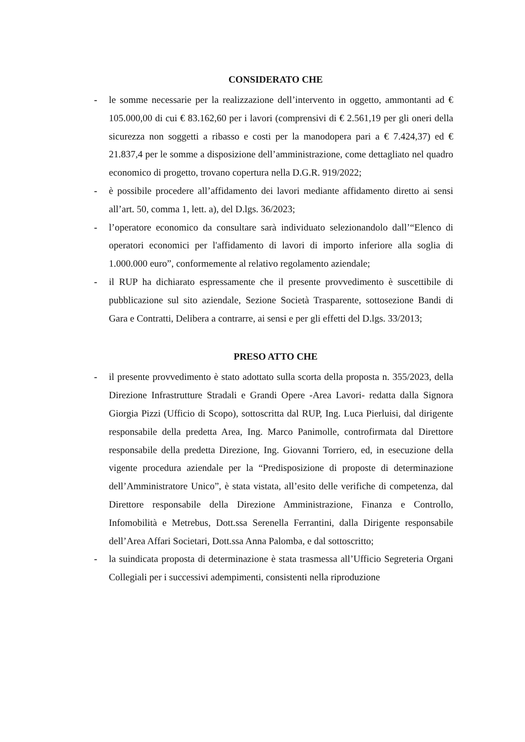CONSIDERATO CHE
- le somme necessarie per la realizzazione dell’intervento in oggetto, ammontanti ad € 105.000,00 di cui € 83.162,60 per i lavori (comprensivi di € 2.561,19 per gli oneri della sicurezza non soggetti a ribasso e costi per la manodopera pari a € 7.424,37) ed € 21.837,4 per le somme a disposizione dell’amministrazione, come dettagliato nel quadro economico di progetto, trovano copertura nella D.G.R. 919/2022;
- è possibile procedere all’affidamento dei lavori mediante affidamento diretto ai sensi all’art. 50, comma 1, lett. a), del D.lgs. 36/2023;
- l’operatore economico da consultare sarà individuato selezionandolo dall’“Elenco di operatori economici per l'affidamento di lavori di importo inferiore alla soglia di 1.000.000 euro”, conformemente al relativo regolamento aziendale;
- il RUP ha dichiarato espressamente che il presente provvedimento è suscettibile di pubblicazione sul sito aziendale, Sezione Società Trasparente, sottosezione Bandi di Gara e Contratti, Delibera a contrarre, ai sensi e per gli effetti del D.lgs. 33/2013;
PRESO ATTO CHE
- il presente provvedimento è stato adottato sulla scorta della proposta n. 355/2023, della Direzione Infrastrutture Stradali e Grandi Opere -Area Lavori- redatta dalla Signora Giorgia Pizzi (Ufficio di Scopo), sottoscritta dal RUP, Ing. Luca Pierluisi, dal dirigente responsabile della predetta Area, Ing. Marco Panimolle, controfirmata dal Direttore responsabile della predetta Direzione, Ing. Giovanni Torriero, ed, in esecuzione della vigente procedura aziendale per la “Predisposizione di proposte di determinazione dell’Amministratore Unico”, è stata vistata, all’esito delle verifiche di competenza, dal Direttore responsabile della Direzione Amministrazione, Finanza e Controllo, Infomobilità e Metrebus, Dott.ssa Serenella Ferrantini, dalla Dirigente responsabile dell’Area Affari Societari, Dott.ssa Anna Palomba, e dal sottoscritto;
- la suindicata proposta di determinazione è stata trasmessa all’Ufficio Segreteria Organi Collegiali per i successivi adempimenti, consistenti nella riproduzione